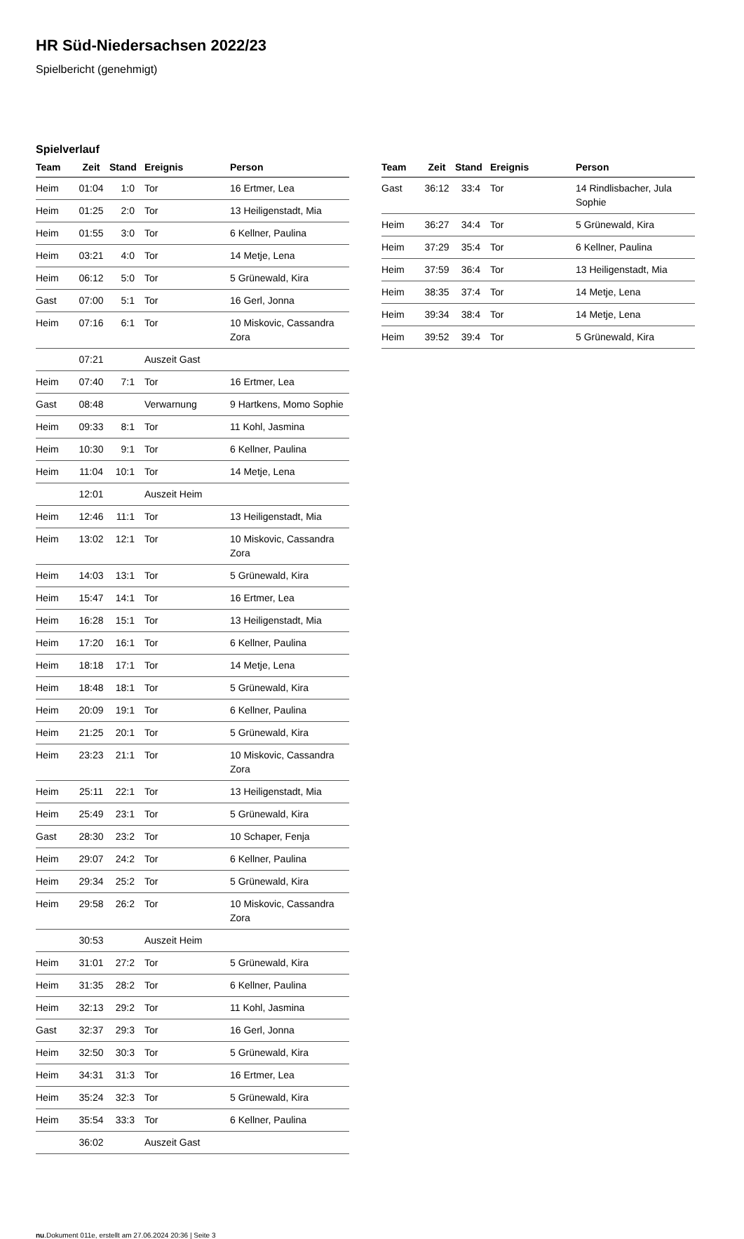HR Süd-Niedersachsen 2022/23
Spielbericht (genehmigt)
Spielverlauf
| Team | Zeit | Stand | Ereignis | Person |
| --- | --- | --- | --- | --- |
| Heim | 01:04 | 1:0 | Tor | 16 Ertmer, Lea |
| Heim | 01:25 | 2:0 | Tor | 13 Heiligenstadt, Mia |
| Heim | 01:55 | 3:0 | Tor | 6 Kellner, Paulina |
| Heim | 03:21 | 4:0 | Tor | 14 Metje, Lena |
| Heim | 06:12 | 5:0 | Tor | 5 Grünewald, Kira |
| Gast | 07:00 | 5:1 | Tor | 16 Gerl, Jonna |
| Heim | 07:16 | 6:1 | Tor | 10 Miskovic, Cassandra Zora |
| | 07:21 | | Auszeit Gast | |
| Heim | 07:40 | 7:1 | Tor | 16 Ertmer, Lea |
| Gast | 08:48 | | Verwarnung | 9 Hartkens, Momo Sophie |
| Heim | 09:33 | 8:1 | Tor | 11 Kohl, Jasmina |
| Heim | 10:30 | 9:1 | Tor | 6 Kellner, Paulina |
| Heim | 11:04 | 10:1 | Tor | 14 Metje, Lena |
| | 12:01 | | Auszeit Heim | |
| Heim | 12:46 | 11:1 | Tor | 13 Heiligenstadt, Mia |
| Heim | 13:02 | 12:1 | Tor | 10 Miskovic, Cassandra Zora |
| Heim | 14:03 | 13:1 | Tor | 5 Grünewald, Kira |
| Heim | 15:47 | 14:1 | Tor | 16 Ertmer, Lea |
| Heim | 16:28 | 15:1 | Tor | 13 Heiligenstadt, Mia |
| Heim | 17:20 | 16:1 | Tor | 6 Kellner, Paulina |
| Heim | 18:18 | 17:1 | Tor | 14 Metje, Lena |
| Heim | 18:48 | 18:1 | Tor | 5 Grünewald, Kira |
| Heim | 20:09 | 19:1 | Tor | 6 Kellner, Paulina |
| Heim | 21:25 | 20:1 | Tor | 5 Grünewald, Kira |
| Heim | 23:23 | 21:1 | Tor | 10 Miskovic, Cassandra Zora |
| Heim | 25:11 | 22:1 | Tor | 13 Heiligenstadt, Mia |
| Heim | 25:49 | 23:1 | Tor | 5 Grünewald, Kira |
| Gast | 28:30 | 23:2 | Tor | 10 Schaper, Fenja |
| Heim | 29:07 | 24:2 | Tor | 6 Kellner, Paulina |
| Heim | 29:34 | 25:2 | Tor | 5 Grünewald, Kira |
| Heim | 29:58 | 26:2 | Tor | 10 Miskovic, Cassandra Zora |
| | 30:53 | | Auszeit Heim | |
| Heim | 31:01 | 27:2 | Tor | 5 Grünewald, Kira |
| Heim | 31:35 | 28:2 | Tor | 6 Kellner, Paulina |
| Heim | 32:13 | 29:2 | Tor | 11 Kohl, Jasmina |
| Gast | 32:37 | 29:3 | Tor | 16 Gerl, Jonna |
| Heim | 32:50 | 30:3 | Tor | 5 Grünewald, Kira |
| Heim | 34:31 | 31:3 | Tor | 16 Ertmer, Lea |
| Heim | 35:24 | 32:3 | Tor | 5 Grünewald, Kira |
| Heim | 35:54 | 33:3 | Tor | 6 Kellner, Paulina |
| | 36:02 | | Auszeit Gast | |
| Team | Zeit | Stand | Ereignis | Person |
| --- | --- | --- | --- | --- |
| Gast | 36:12 | 33:4 | Tor | 14 Rindlisbacher, Jula Sophie |
| Heim | 36:27 | 34:4 | Tor | 5 Grünewald, Kira |
| Heim | 37:29 | 35:4 | Tor | 6 Kellner, Paulina |
| Heim | 37:59 | 36:4 | Tor | 13 Heiligenstadt, Mia |
| Heim | 38:35 | 37:4 | Tor | 14 Metje, Lena |
| Heim | 39:34 | 38:4 | Tor | 14 Metje, Lena |
| Heim | 39:52 | 39:4 | Tor | 5 Grünewald, Kira |
nu.Dokument 011e, erstellt am 27.06.2024 20:36 | Seite 3